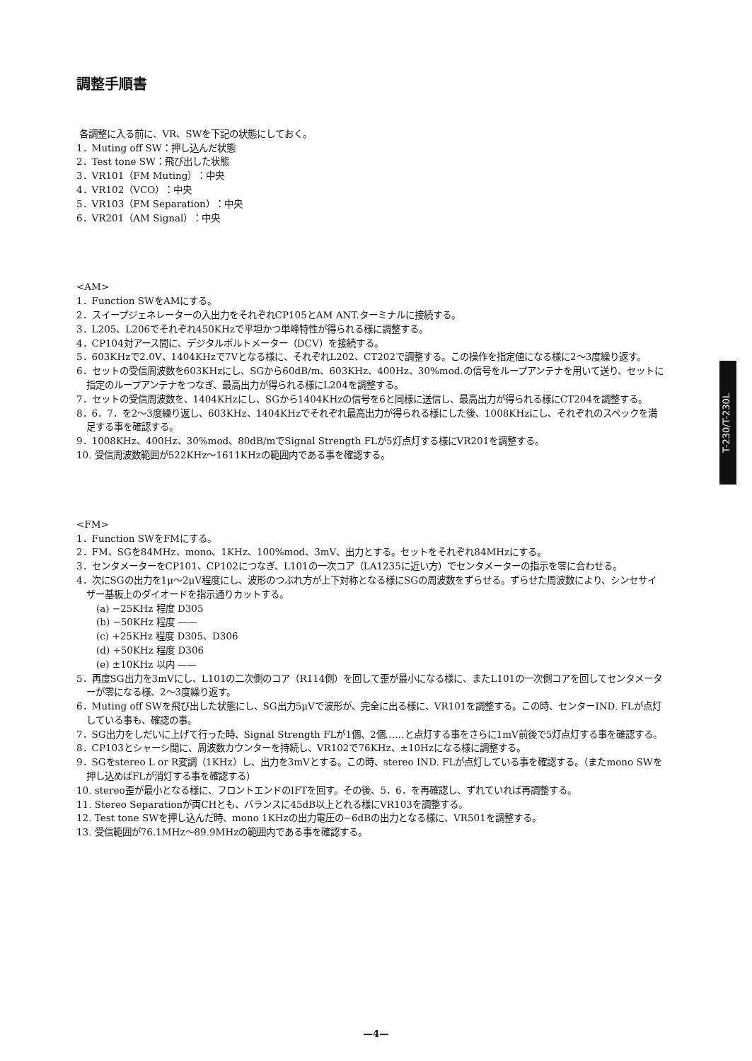調整手順書
各調整に入る前に、VR、SWを下記の状態にしておく。
1．Muting off SW：押し込んだ状態
2．Test tone SW：飛び出した状態
3．VR101（FM Muting）：中央
4．VR102（VCO）：中央
5．VR103（FM Separation）：中央
6．VR201（AM Signal）：中央
<AM>
1．Function SWをAMにする。
2．スイープジェネレーターの入出力をそれぞれCP105とAM ANT.ターミナルに接続する。
3．L205、L206でそれぞれ450KHzで平坦かつ単峰特性が得られる様に調整する。
4．CP104対アース間に、デジタルボルトメーター（DCV）を接続する。
5．603KHzで2.0V、1404KHzで7Vとなる様に、それぞれL202、CT202で調整する。この操作を指定値になる様に2～3度繰り返す。
6．セットの受信周波数を603KHzにし、SGから60dB/m、603KHz、400Hz、30%mod.の信号をループアンテナを用いて送り、セットに指定のループアンテナをつなぎ、最高出力が得られる様にL204を調整する。
7．セットの受信周波数を、1404KHzにし、SGから1404KHzの信号を6と同様に送信し、最高出力が得られる様にCT204を調整する。
8．6．7．を2～3度繰り返し、603KHz、1404KHzでそれぞれ最高出力が得られる様にした後、1008KHzにし、それぞれのスペックを満足する事を確認する。
9．1008KHz、400Hz、30%mod、80dB/mでSignal Strength FLが5灯点灯する様にVR201を調整する。
10. 受信周波数範囲が522KHz～1611KHzの範囲内である事を確認する。
<FM>
1．Function SWをFMにする。
2．FM、SGを84MHz、mono、1KHz、100%mod、3mV、出力とする。セットをそれぞれ84MHzにする。
3．センタメーターをCP101、CP102につなぎ、L101の一次コア（LA1235に近い方）でセンタメーターの指示を零に合わせる。
4．次にSGの出力を1μ～2μV程度にし、波形のつぶれ方が上下対称となる様にSGの周波数をずらせる。ずらせた周波数により、シンセサイザー基板上のダイオードを指示通りカットする。
(a) −25KHz 程度 D305
(b) −50KHz 程度 ——
(c) +25KHz 程度 D305、D306
(d) +50KHz 程度 D306
(e) ±10KHz 以内 ——
5．再度SG出力を3mVにし、L101の二次側のコア（R114側）を回して歪が最小になる様に、またL101の一次側コアを回してセンタメーターが零になる様、2～3度繰り返す。
6．Muting off SWを飛び出した状態にし、SG出力5μVで波形が、完全に出る様に、VR101を調整する。この時、センターIND. FLが点灯している事も、確認の事。
7．SG出力をしだいに上げて行った時、Signal Strength FLが1個、2個……と点灯する事をさらに1mV前後で5灯点灯する事を確認する。
8．CP103とシャーシ間に、周波数カウンターを持続し、VR102で76KHz、±10Hzになる様に調整する。
9．SGをstereo L or R変調（1KHz）し、出力を3mVとする。この時、stereo IND. FLが点灯している事を確認する。（またmono SWを押し込めばFLが消灯する事を確認する）
10. stereo歪が最小となる様に、フロントエンドのIFTを回す。その後、5．6．を再確認し、ずれていれば再調整する。
11. Stereo Separationが両CHとも、バランスに45dB以上とれる様にVR103を調整する。
12. Test tone SWを押し込んだ時、mono 1KHzの出力電圧の−6dBの出力となる様に、VR501を調整する。
13. 受信範囲が76.1MHz～89.9MHzの範囲内である事を確認する。
T-230/T-230L
—4—